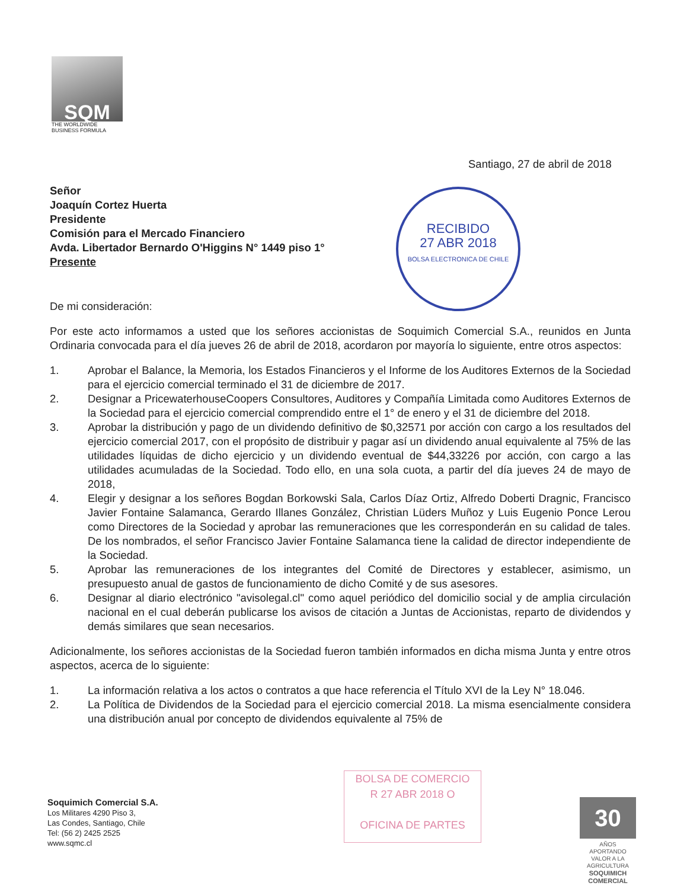SQM
THE WORLDWIDE
BUSINESS FORMULA
Santiago, 27 de abril de 2018
Señor
Joaquín Cortez Huerta
Presidente
Comisión para el Mercado Financiero
Avda. Libertador Bernardo O'Higgins N° 1449 piso 1°
Presente
RECIBIDO
27 ABR 2018
BOLSA ELECTRONICA DE CHILE
De mi consideración:
Por este acto informamos a usted que los señores accionistas de Soquimich Comercial S.A., reunidos en Junta Ordinaria convocada para el día jueves 26 de abril de 2018, acordaron por mayoría lo siguiente, entre otros aspectos:
1. Aprobar el Balance, la Memoria, los Estados Financieros y el Informe de los Auditores Externos de la Sociedad para el ejercicio comercial terminado el 31 de diciembre de 2017.
2. Designar a PricewaterhouseCoopers Consultores, Auditores y Compañía Limitada como Auditores Externos de la Sociedad para el ejercicio comercial comprendido entre el 1° de enero y el 31 de diciembre del 2018.
3. Aprobar la distribución y pago de un dividendo definitivo de $0,32571 por acción con cargo a los resultados del ejercicio comercial 2017, con el propósito de distribuir y pagar así un dividendo anual equivalente al 75% de las utilidades líquidas de dicho ejercicio y un dividendo eventual de $44,33226 por acción, con cargo a las utilidades acumuladas de la Sociedad. Todo ello, en una sola cuota, a partir del día jueves 24 de mayo de 2018,
4. Elegir y designar a los señores Bogdan Borkowski Sala, Carlos Díaz Ortiz, Alfredo Doberti Dragnic, Francisco Javier Fontaine Salamanca, Gerardo Illanes González, Christian Lüders Muñoz y Luis Eugenio Ponce Lerou como Directores de la Sociedad y aprobar las remuneraciones que les corresponderán en su calidad de tales. De los nombrados, el señor Francisco Javier Fontaine Salamanca tiene la calidad de director independiente de la Sociedad.
5. Aprobar las remuneraciones de los integrantes del Comité de Directores y establecer, asimismo, un presupuesto anual de gastos de funcionamiento de dicho Comité y de sus asesores.
6. Designar al diario electrónico "avisolegal.cl" como aquel periódico del domicilio social y de amplia circulación nacional en el cual deberán publicarse los avisos de citación a Juntas de Accionistas, reparto de dividendos y demás similares que sean necesarios.
Adicionalmente, los señores accionistas de la Sociedad fueron también informados en dicha misma Junta y entre otros aspectos, acerca de lo siguiente:
1. La información relativa a los actos o contratos a que hace referencia el Título XVI de la Ley N° 18.046.
2. La Política de Dividendos de la Sociedad para el ejercicio comercial 2018. La misma esencialmente considera una distribución anual por concepto de dividendos equivalente al 75% de
Soquimich Comercial S.A.
Los Militares 4290 Piso 3,
Las Condes, Santiago, Chile
Tel: (56 2) 2425 2525
www.sqmc.cl
BOLSA DE COMERCIO
R 27 ABR 2018 O
OFICINA DE PARTES
30
AÑOS
APORTANDO VALOR A LA AGRICULTURA
SOQUIMICH COMERCIAL